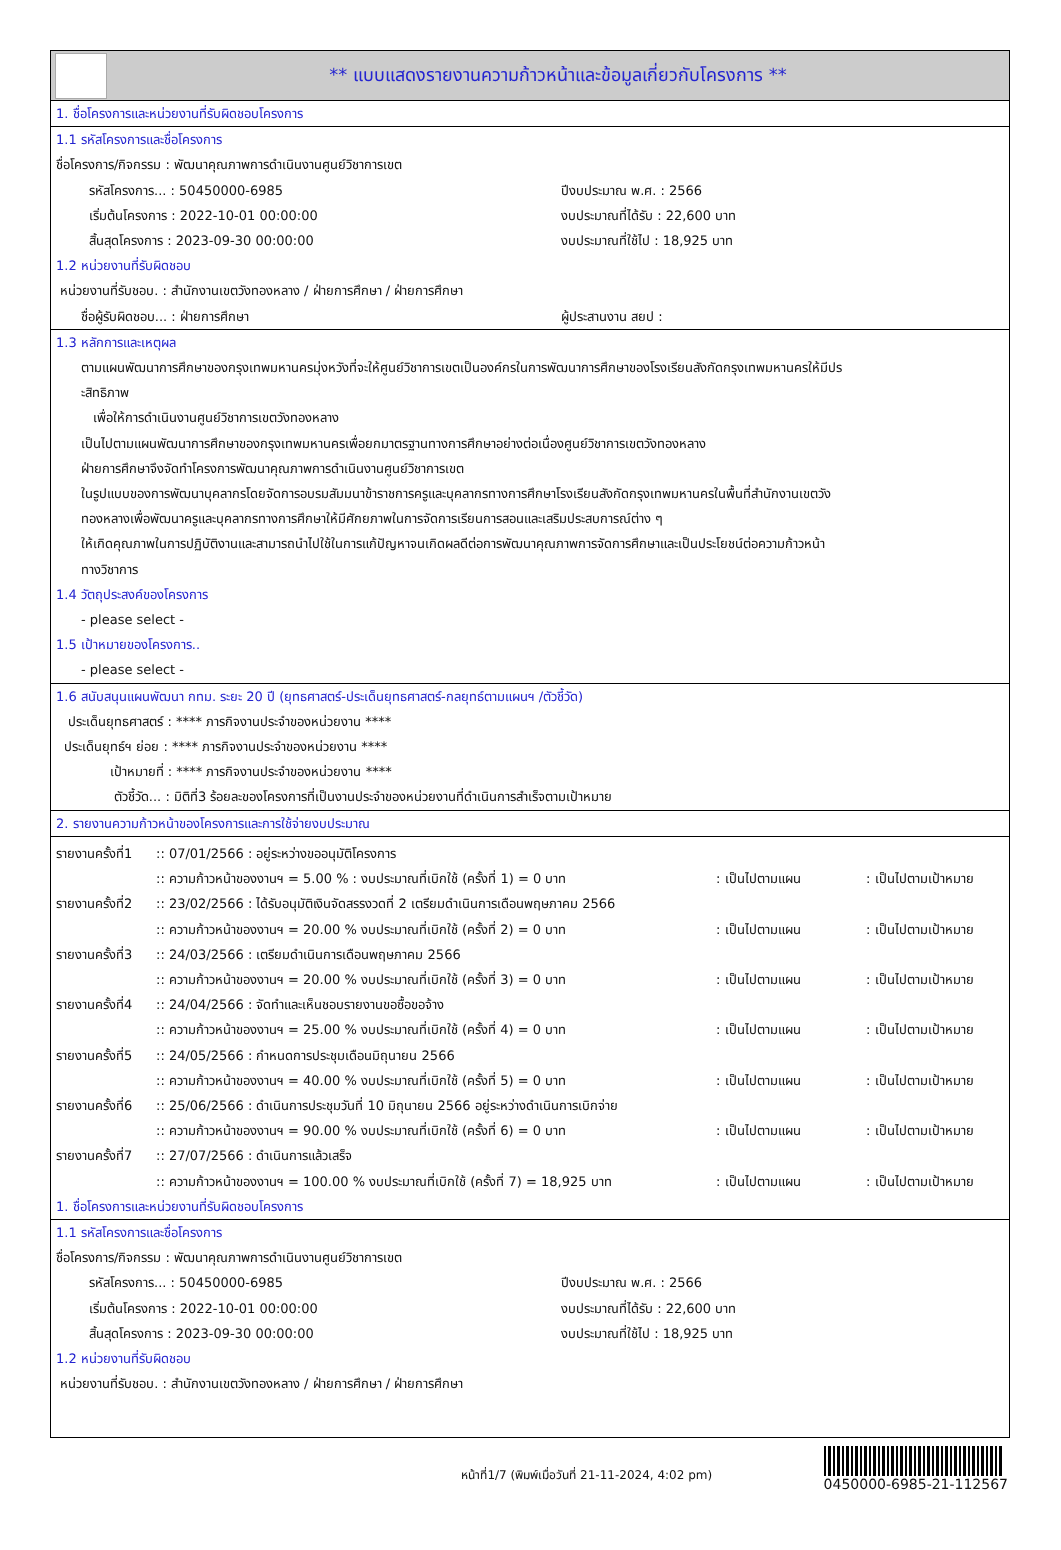** แบบแสดงรายงานความก้าวหน้าและข้อมูลเกี่ยวกับโครงการ **
1. ชื่อโครงการและหน่วยงานที่รับผิดชอบโครงการ
1.1 รหัสโครงการและชื่อโครงการ
ชื่อโครงการ/กิจกรรม : พัฒนาคุณภาพการดำเนินงานศูนย์วิชาการเขต
รหัสโครงการ... : 50450000-6985 ปีงบประมาณ พ.ศ. : 2566
เริ่มต้นโครงการ : 2022-10-01 00:00:00 งบประมาณที่ได้รับ : 22,600 บาท
สิ้นสุดโครงการ : 2023-09-30 00:00:00 งบประมาณที่ใช้ไป : 18,925 บาท
1.2 หน่วยงานที่รับผิดชอบ
หน่วยงานที่รับชอบ. : สำนักงานเขตวังทองหลาง / ฝ่ายการศึกษา / ฝ่ายการศึกษา
ชื่อผู้รับผิดชอบ... : ฝ่ายการศึกษา ผู้ประสานงาน สยป :
1.3 หลักการและเหตุผล
ตามแผนพัฒนาการศึกษาของกรุงเทพมหานครมุ่งหวังที่จะให้ศูนย์วิชาการเขตเป็นองค์กรในการพัฒนาการศึกษาของโรงเรียนสังกัดกรุงเทพมหานครให้มีปร
ะสิทธิภาพ
เพื่อให้การดำเนินงานศูนย์วิชาการเขตวังทองหลาง
เป็นไปตามแผนพัฒนาการศึกษาของกรุงเทพมหานครเพื่อยกมาตรฐานทางการศึกษาอย่างต่อเนื่องศูนย์วิชาการเขตวังทองหลาง
ฝ่ายการศึกษาจึงจัดทำโครงการพัฒนาคุณภาพการดำเนินงานศูนย์วิชาการเขต
ในรูปแบบของการพัฒนาบุคลากรโดยจัดการอบรมสัมมนาข้าราชการครูและบุคลากรทางการศึกษาโรงเรียนสังกัดกรุงเทพมหานครในพื้นที่สำนักงานเขตวัง
ทองหลางเพื่อพัฒนาครูและบุคลากรทางการศึกษาให้มีศักยภาพในการจัดการเรียนการสอนและเสริมประสบการณ์ต่าง ๆ
ให้เกิดคุณภาพในการปฏิบัติงานและสามารถนำไปใช้ในการแก้ปัญหาจนเกิดผลดีต่อการพัฒนาคุณภาพการจัดการศึกษาและเป็นประโยชน์ต่อความก้าวหน้า
ทางวิชาการ
1.4 วัตถุประสงค์ของโครงการ
- please select -
1.5 เป้าหมายของโครงการ..
- please select -
1.6 สนับสนุนแผนพัฒนา กทม. ระยะ 20 ปี (ยุทธศาสตร์-ประเด็นยุทธศาสตร์-กลยุทธ์ตามแผนฯ /ตัวชี้วัด)
ประเด็นยุทธศาสตร์ : **** ภารกิจงานประจำของหน่วยงาน ****
ประเด็นยุทธ์ฯ ย่อย : **** ภารกิจงานประจำของหน่วยงาน ****
เป้าหมายที่ : **** ภารกิจงานประจำของหน่วยงาน ****
ตัวชี้วัด... : มิติที่3 ร้อยละของโครงการที่เป็นงานประจำของหน่วยงานที่ดำเนินการสำเร็จตามเป้าหมาย
2. รายงานความก้าวหน้าของโครงการและการใช้จ่ายงบประมาณ
รายงานครั้งที่1
:: 07/01/2566 : อยู่ระหว่างขออนุมัติโครงการ
:: ความก้าวหน้าของงานฯ = 5.00 % : งบประมาณที่เบิกใช้ (ครั้งที่ 1) = 0 บาท
: เป็นไปตามแผน : เป็นไปตามเป้าหมาย
รายงานครั้งที่2
:: 23/02/2566 : ได้รับอนุมัติเงินจัดสรรงวดที่ 2 เตรียมดำเนินการเดือนพฤษภาคม 2566
:: ความก้าวหน้าของงานฯ = 20.00 % งบประมาณที่เบิกใช้ (ครั้งที่ 2) = 0 บาท
: เป็นไปตามแผน : เป็นไปตามเป้าหมาย
รายงานครั้งที่3
:: 24/03/2566 : เตรียมดำเนินการเดือนพฤษภาคม 2566
:: ความก้าวหน้าของงานฯ = 20.00 % งบประมาณที่เบิกใช้ (ครั้งที่ 3) = 0 บาท
: เป็นไปตามแผน : เป็นไปตามเป้าหมาย
รายงานครั้งที่4
:: 24/04/2566 : จัดทำและเห็นชอบรายงานขอซื้อขอจ้าง
:: ความก้าวหน้าของงานฯ = 25.00 % งบประมาณที่เบิกใช้ (ครั้งที่ 4) = 0 บาท
: เป็นไปตามแผน : เป็นไปตามเป้าหมาย
รายงานครั้งที่5
:: 24/05/2566 : กำหนดการประชุมเดือนมิถุนายน 2566
:: ความก้าวหน้าของงานฯ = 40.00 % งบประมาณที่เบิกใช้ (ครั้งที่ 5) = 0 บาท
: เป็นไปตามแผน : เป็นไปตามเป้าหมาย
รายงานครั้งที่6
:: 25/06/2566 : ดำเนินการประชุมวันที่ 10 มิถุนายน 2566 อยู่ระหว่างดำเนินการเบิกจ่าย
:: ความก้าวหน้าของงานฯ = 90.00 % งบประมาณที่เบิกใช้ (ครั้งที่ 6) = 0 บาท
: เป็นไปตามแผน : เป็นไปตามเป้าหมาย
รายงานครั้งที่7
:: 27/07/2566 : ดำเนินการแล้วเสร็จ
:: ความก้าวหน้าของงานฯ = 100.00 % งบประมาณที่เบิกใช้ (ครั้งที่ 7) = 18,925 บาท
: เป็นไปตามแผน : เป็นไปตามเป้าหมาย
1. ชื่อโครงการและหน่วยงานที่รับผิดชอบโครงการ
1.1 รหัสโครงการและชื่อโครงการ
ชื่อโครงการ/กิจกรรม : พัฒนาคุณภาพการดำเนินงานศูนย์วิชาการเขต
รหัสโครงการ... : 50450000-6985 ปีงบประมาณ พ.ศ. : 2566
เริ่มต้นโครงการ : 2022-10-01 00:00:00 งบประมาณที่ได้รับ : 22,600 บาท
สิ้นสุดโครงการ : 2023-09-30 00:00:00 งบประมาณที่ใช้ไป : 18,925 บาท
1.2 หน่วยงานที่รับผิดชอบ
หน่วยงานที่รับชอบ. : สำนักงานเขตวังทองหลาง / ฝ่ายการศึกษา / ฝ่ายการศึกษา
หน้าที่1/7 (พิมพ์เมื่อวันที่ 21-11-2024, 4:02 pm)
0450000-6985-21-112567